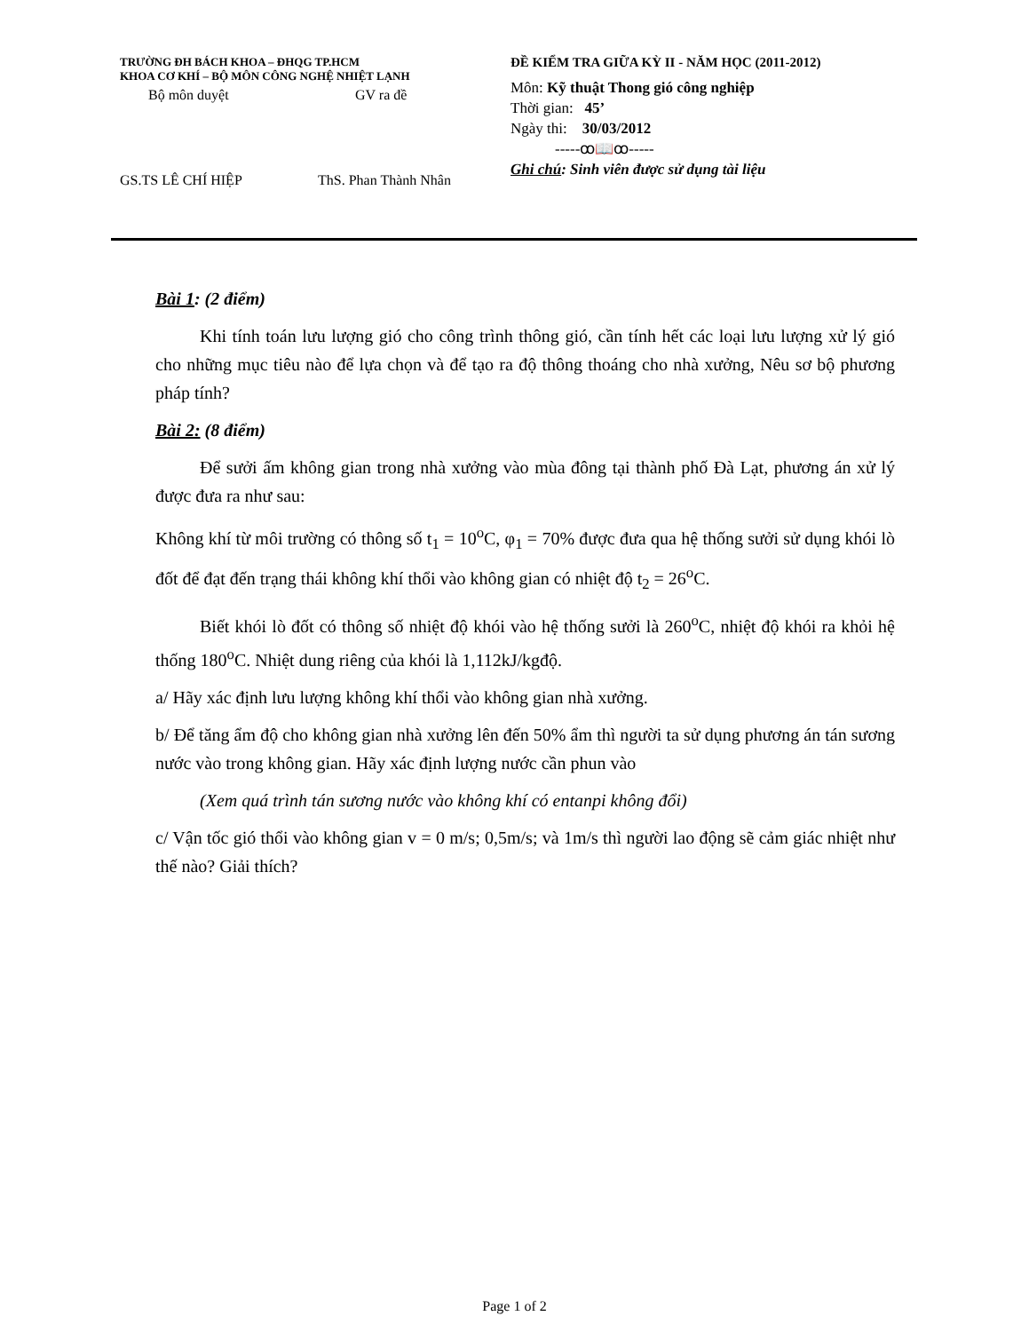TRƯỜNG ĐH BÁCH KHOA – ĐHQG TP.HCM
KHOA CƠ KHÍ – BỘ MÔN CÔNG NGHỆ NHIỆT LẠNH
Bộ môn duyệt GV ra đề
GS.TS LÊ CHÍ HIỆP ThS. Phan Thành Nhân
ĐỀ KIỂM TRA GIỮA KỲ II - NĂM HỌC (2011-2012)
Môn: Kỹ thuật Thong gió công nghiệp
Thời gian: 45’
Ngày thi: 30/03/2012
-----ꝏ📖ꝏ-----
Ghi chú: Sinh viên được sử dụng tài liệu
Bài 1: (2 điểm)
Khi tính toán lưu lượng gió cho công trình thông gió, cần tính hết các loại lưu lượng xử lý gió cho những mục tiêu nào để lựa chọn và để tạo ra độ thông thoáng cho nhà xưởng, Nêu sơ bộ phương pháp tính?
Bài 2: (8 điểm)
Để sưởi ấm không gian trong nhà xưởng vào mùa đông tại thành phố Đà Lạt, phương án xử lý được đưa ra như sau:
Không khí từ môi trường có thông số t<sub>1</sub> = 10<sup>o</sup>C, φ<sub>1</sub> = 70% được đưa qua hệ thống sưởi sử dụng khói lò đốt để đạt đến trạng thái không khí thổi vào không gian có nhiệt độ t<sub>2</sub> = 26<sup>o</sup>C.
Biết khói lò đốt có thông số nhiệt độ khói vào hệ thống sưởi là 260<sup>o</sup>C, nhiệt độ khói ra khỏi hệ thống 180<sup>o</sup>C. Nhiệt dung riêng của khói là 1,112kJ/kgđộ.
a/ Hãy xác định lưu lượng không khí thổi vào không gian nhà xưởng.
b/ Để tăng ẩm độ cho không gian nhà xưởng lên đến 50% ẩm thì người ta sử dụng phương án tán sương nước vào trong không gian. Hãy xác định lượng nước cần phun vào
(Xem quá trình tán sương nước vào không khí có entanpi không đổi)
c/ Vận tốc gió thổi vào không gian v = 0 m/s; 0,5m/s; và 1m/s thì người lao động sẽ cảm giác nhiệt như thế nào? Giải thích?
Page 1 of 2